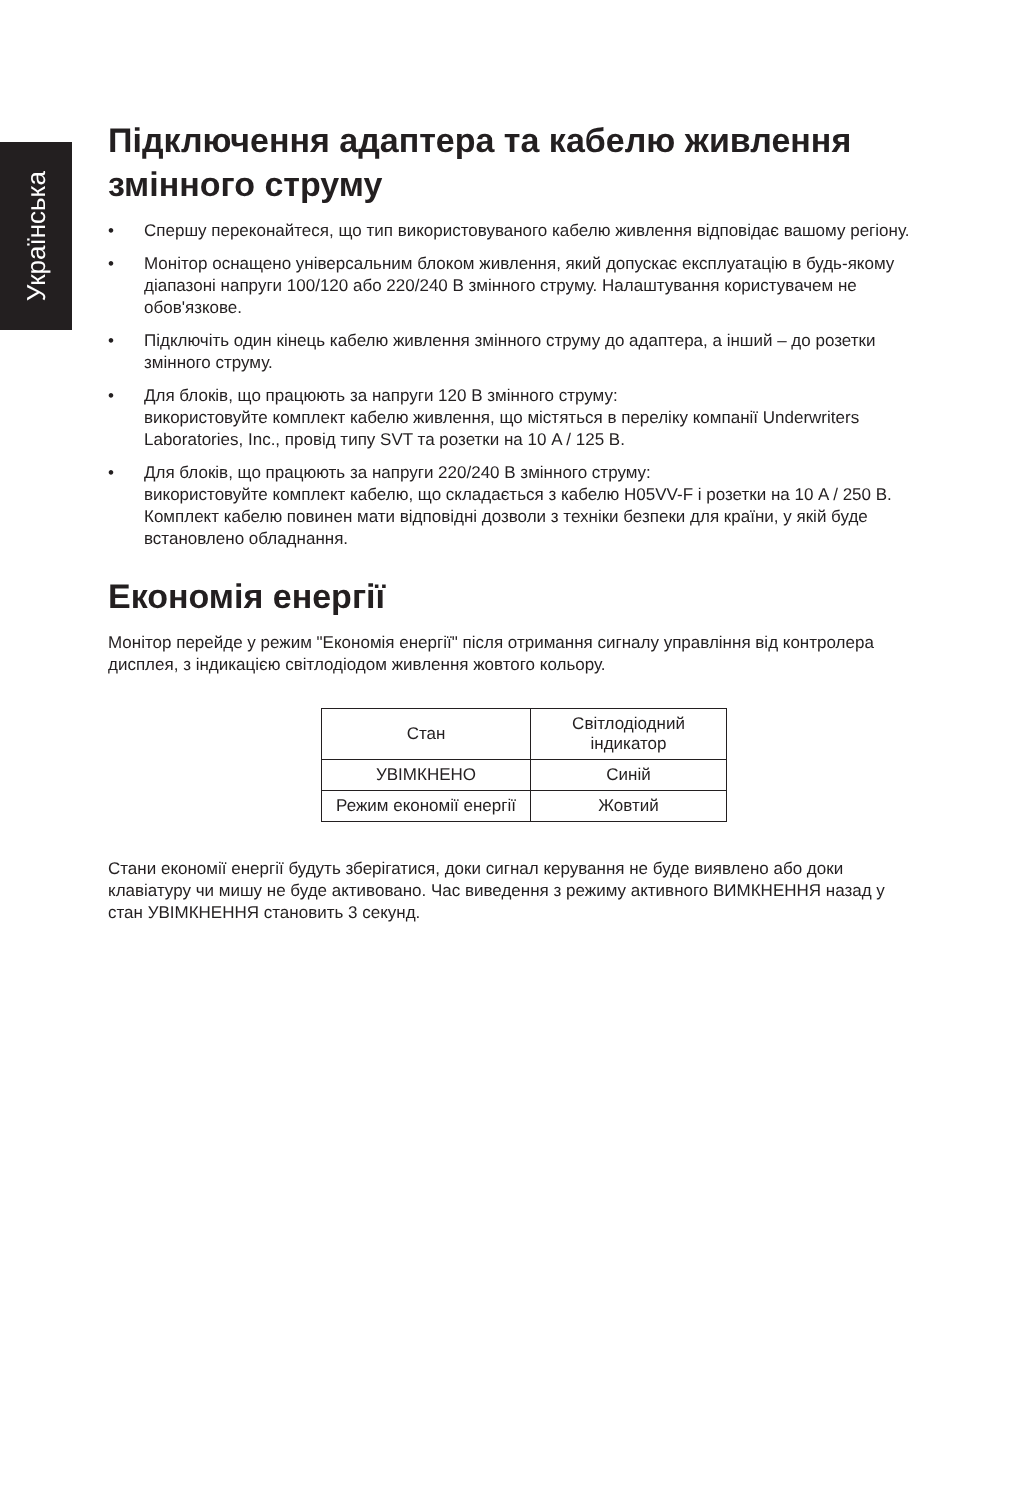Українська
Підключення адаптера та кабелю живлення змінного струму
• Спершу переконайтеся, що тип використовуваного кабелю живлення відповідає вашому регіону.
• Монітор оснащено універсальним блоком живлення, який допускає експлуатацію в будь-якому діапазоні напруги 100/120 або 220/240 В змінного струму. Налаштування користувачем не обов'язкове.
• Підключіть один кінець кабелю живлення змінного струму до адаптера, а інший – до розетки змінного струму.
• Для блоків, що працюють за напруги 120 В змінного струму:
використовуйте комплект кабелю живлення, що містяться в переліку компанії Underwriters Laboratories, Inc., провід типу SVT та розетки на 10 A / 125 В.
• Для блоків, що працюють за напруги 220/240 В змінного струму:
використовуйте комплект кабелю, що складається з кабелю H05VV-F і розетки на 10 A / 250 В. Комплект кабелю повинен мати відповідні дозволи з техніки безпеки для країни, у якій буде встановлено обладнання.
Економія енергії
Монітор перейде у режим "Економія енергії" після отримання сигналу управління від контролера дисплея, з індикацією світлодіодом живлення жовтого кольору.
| Стан | Світлодіодний індикатор |
| УВІМКНЕНО | Синій |
| Режим економії енергії | Жовтий |
Стани економії енергії будуть зберігатися, доки сигнал керування не буде виявлено або доки клавіатуру чи мишу не буде активовано. Час виведення з режиму активного ВИМКНЕННЯ назад у стан УВІМКНЕННЯ становить 3 секунд.